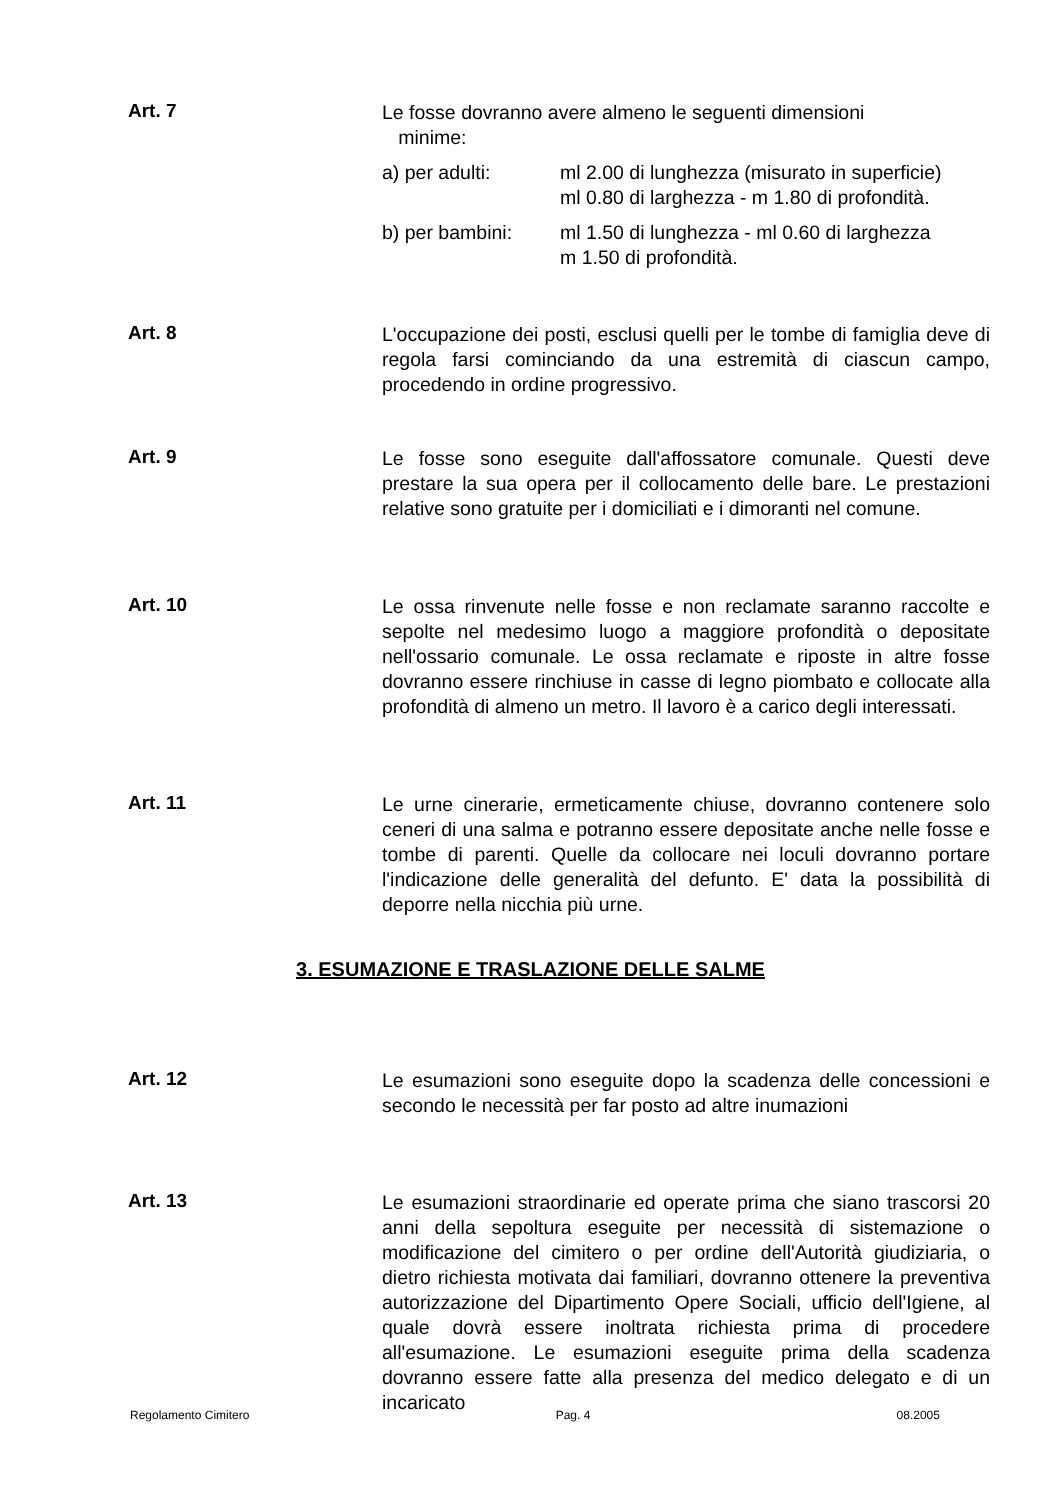Art. 7
Le fosse dovranno avere almeno le seguenti dimensioni
minime:
a) per adulti: ml 2.00 di lunghezza (misurato in superficie)
ml 0.80 di larghezza - m 1.80 di profondità.
b) per bambini: ml 1.50 di lunghezza - ml 0.60 di larghezza
m 1.50 di profondità.
Art. 8
L'occupazione dei posti, esclusi quelli per le tombe di famiglia deve di regola farsi cominciando da una estremità di ciascun campo, procedendo in ordine progressivo.
Art. 9
Le fosse sono eseguite dall'affossatore comunale. Questi deve prestare la sua opera per il collocamento delle bare. Le prestazioni relative sono gratuite per i domiciliati e i dimoranti nel comune.
Art. 10
Le ossa rinvenute nelle fosse e non reclamate saranno raccolte e sepolte nel medesimo luogo a maggiore profondità o depositate nell'ossario comunale. Le ossa reclamate e riposte in altre fosse dovranno essere rinchiuse in casse di legno piombato e collocate alla profondità di almeno un metro. Il lavoro è a carico degli interessati.
Art. 11
Le urne cinerarie, ermeticamente chiuse, dovranno contenere solo ceneri di una salma e potranno essere depositate anche nelle fosse e tombe di parenti. Quelle da collocare nei loculi dovranno portare l'indicazione delle generalità del defunto. E' data la possibilità di deporre nella nicchia più urne.
3. ESUMAZIONE E TRASLAZIONE DELLE SALME
Art. 12
Le esumazioni sono eseguite dopo la scadenza delle concessioni e secondo le necessità per far posto ad altre inumazioni
Art. 13
Le esumazioni straordinarie ed operate prima che siano trascorsi 20 anni della sepoltura eseguite per necessità di sistemazione o modificazione del cimitero o per ordine dell'Autorità giudiziaria, o dietro richiesta motivata dai familiari, dovranno ottenere la preventiva autorizzazione del Dipartimento Opere Sociali, ufficio dell'Igiene, al quale dovrà essere inoltrata richiesta prima di procedere all'esumazione. Le esumazioni eseguite prima della scadenza dovranno essere fatte alla presenza del medico delegato e di un incaricato
Regolamento Cimitero Pag. 4 08.2005